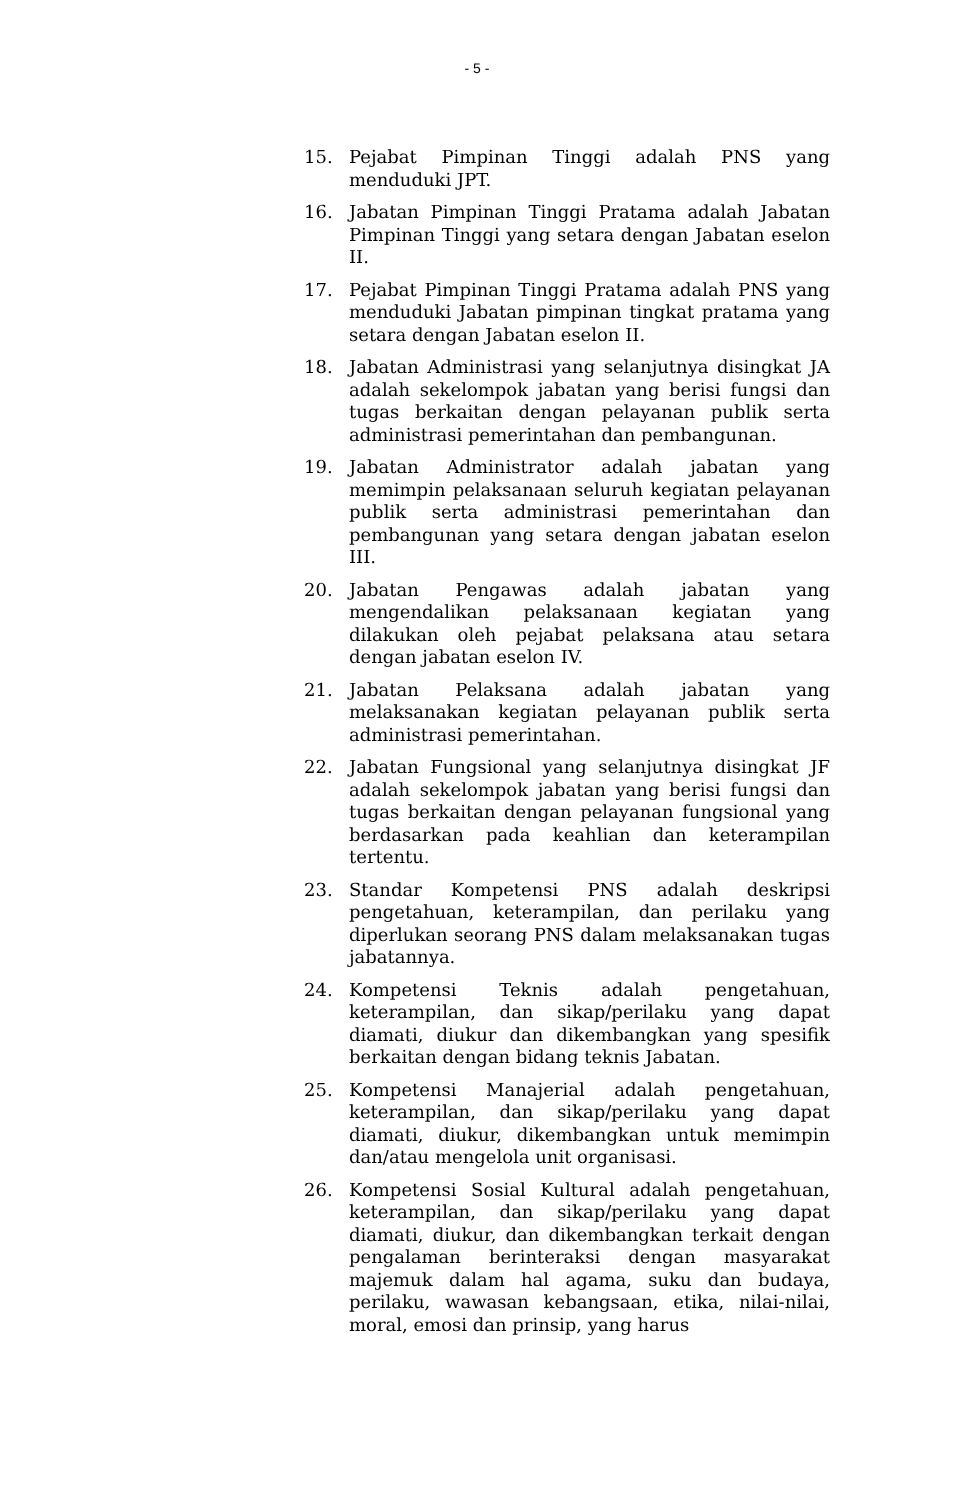- 5 -
15. Pejabat Pimpinan Tinggi adalah PNS yang menduduki JPT.
16. Jabatan Pimpinan Tinggi Pratama adalah Jabatan Pimpinan Tinggi yang setara dengan Jabatan eselon II.
17. Pejabat Pimpinan Tinggi Pratama adalah PNS yang menduduki Jabatan pimpinan tingkat pratama yang setara dengan Jabatan eselon II.
18. Jabatan Administrasi yang selanjutnya disingkat JA adalah sekelompok jabatan yang berisi fungsi dan tugas berkaitan dengan pelayanan publik serta administrasi pemerintahan dan pembangunan.
19. Jabatan Administrator adalah jabatan yang memimpin pelaksanaan seluruh kegiatan pelayanan publik serta administrasi pemerintahan dan pembangunan yang setara dengan jabatan eselon III.
20. Jabatan Pengawas adalah jabatan yang mengendalikan pelaksanaan kegiatan yang dilakukan oleh pejabat pelaksana atau setara dengan jabatan eselon IV.
21. Jabatan Pelaksana adalah jabatan yang melaksanakan kegiatan pelayanan publik serta administrasi pemerintahan.
22. Jabatan Fungsional yang selanjutnya disingkat JF adalah sekelompok jabatan yang berisi fungsi dan tugas berkaitan dengan pelayanan fungsional yang berdasarkan pada keahlian dan keterampilan tertentu.
23. Standar Kompetensi PNS adalah deskripsi pengetahuan, keterampilan, dan perilaku yang diperlukan seorang PNS dalam melaksanakan tugas jabatannya.
24. Kompetensi Teknis adalah pengetahuan, keterampilan, dan sikap/perilaku yang dapat diamati, diukur dan dikembangkan yang spesifik berkaitan dengan bidang teknis Jabatan.
25. Kompetensi Manajerial adalah pengetahuan, keterampilan, dan sikap/perilaku yang dapat diamati, diukur, dikembangkan untuk memimpin dan/atau mengelola unit organisasi.
26. Kompetensi Sosial Kultural adalah pengetahuan, keterampilan, dan sikap/perilaku yang dapat diamati, diukur, dan dikembangkan terkait dengan pengalaman berinteraksi dengan masyarakat majemuk dalam hal agama, suku dan budaya, perilaku, wawasan kebangsaan, etika, nilai-nilai, moral, emosi dan prinsip, yang harus